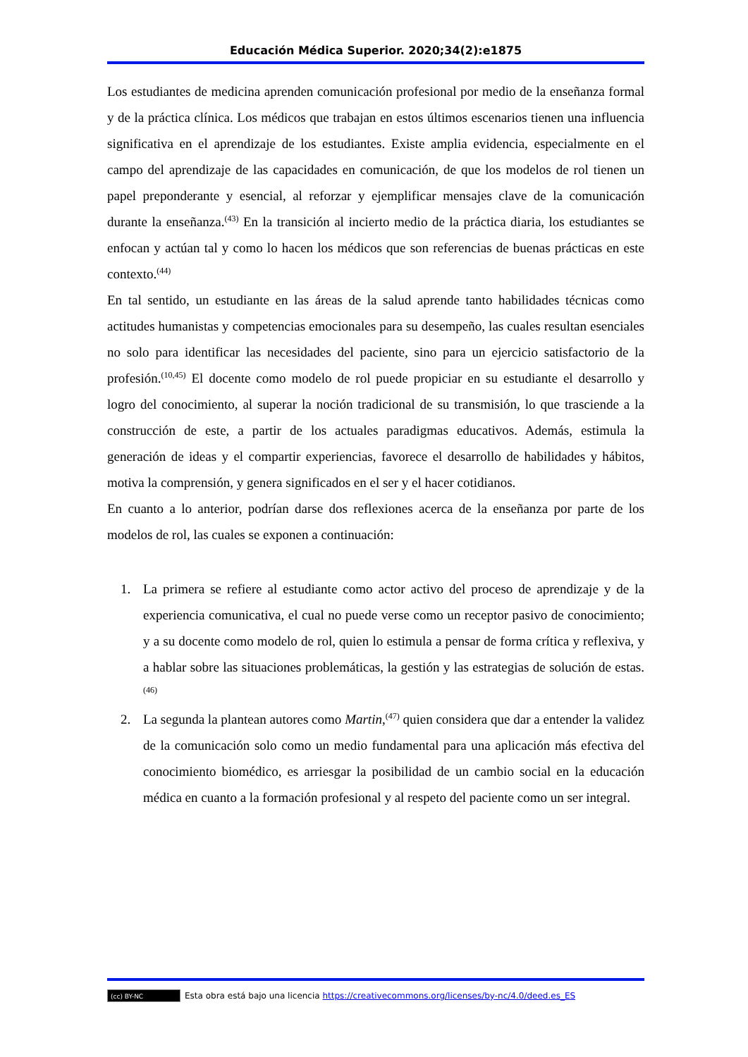Educación Médica Superior. 2020;34(2):e1875
Los estudiantes de medicina aprenden comunicación profesional por medio de la enseñanza formal y de la práctica clínica. Los médicos que trabajan en estos últimos escenarios tienen una influencia significativa en el aprendizaje de los estudiantes. Existe amplia evidencia, especialmente en el campo del aprendizaje de las capacidades en comunicación, de que los modelos de rol tienen un papel preponderante y esencial, al reforzar y ejemplificar mensajes clave de la comunicación durante la enseñanza.<sup>(43)</sup> En la transición al incierto medio de la práctica diaria, los estudiantes se enfocan y actúan tal y como lo hacen los médicos que son referencias de buenas prácticas en este contexto.<sup>(44)</sup>
En tal sentido, un estudiante en las áreas de la salud aprende tanto habilidades técnicas como actitudes humanistas y competencias emocionales para su desempeño, las cuales resultan esenciales no solo para identificar las necesidades del paciente, sino para un ejercicio satisfactorio de la profesión.<sup>(10,45)</sup> El docente como modelo de rol puede propiciar en su estudiante el desarrollo y logro del conocimiento, al superar la noción tradicional de su transmisión, lo que trasciende a la construcción de este, a partir de los actuales paradigmas educativos. Además, estimula la generación de ideas y el compartir experiencias, favorece el desarrollo de habilidades y hábitos, motiva la comprensión, y genera significados en el ser y el hacer cotidianos.
En cuanto a lo anterior, podrían darse dos reflexiones acerca de la enseñanza por parte de los modelos de rol, las cuales se exponen a continuación:
1. La primera se refiere al estudiante como actor activo del proceso de aprendizaje y de la experiencia comunicativa, el cual no puede verse como un receptor pasivo de conocimiento; y a su docente como modelo de rol, quien lo estimula a pensar de forma crítica y reflexiva, y a hablar sobre las situaciones problemáticas, la gestión y las estrategias de solución de estas.<sup>(46)</sup>
2. La segunda la plantean autores como Martin,<sup>(47)</sup> quien considera que dar a entender la validez de la comunicación solo como un medio fundamental para una aplicación más efectiva del conocimiento biomédico, es arriesgar la posibilidad de un cambio social en la educación médica en cuanto a la formación profesional y al respeto del paciente como un ser integral.
(cc) BY-NC Esta obra está bajo una licencia https://creativecommons.org/licenses/by-nc/4.0/deed.es_ES